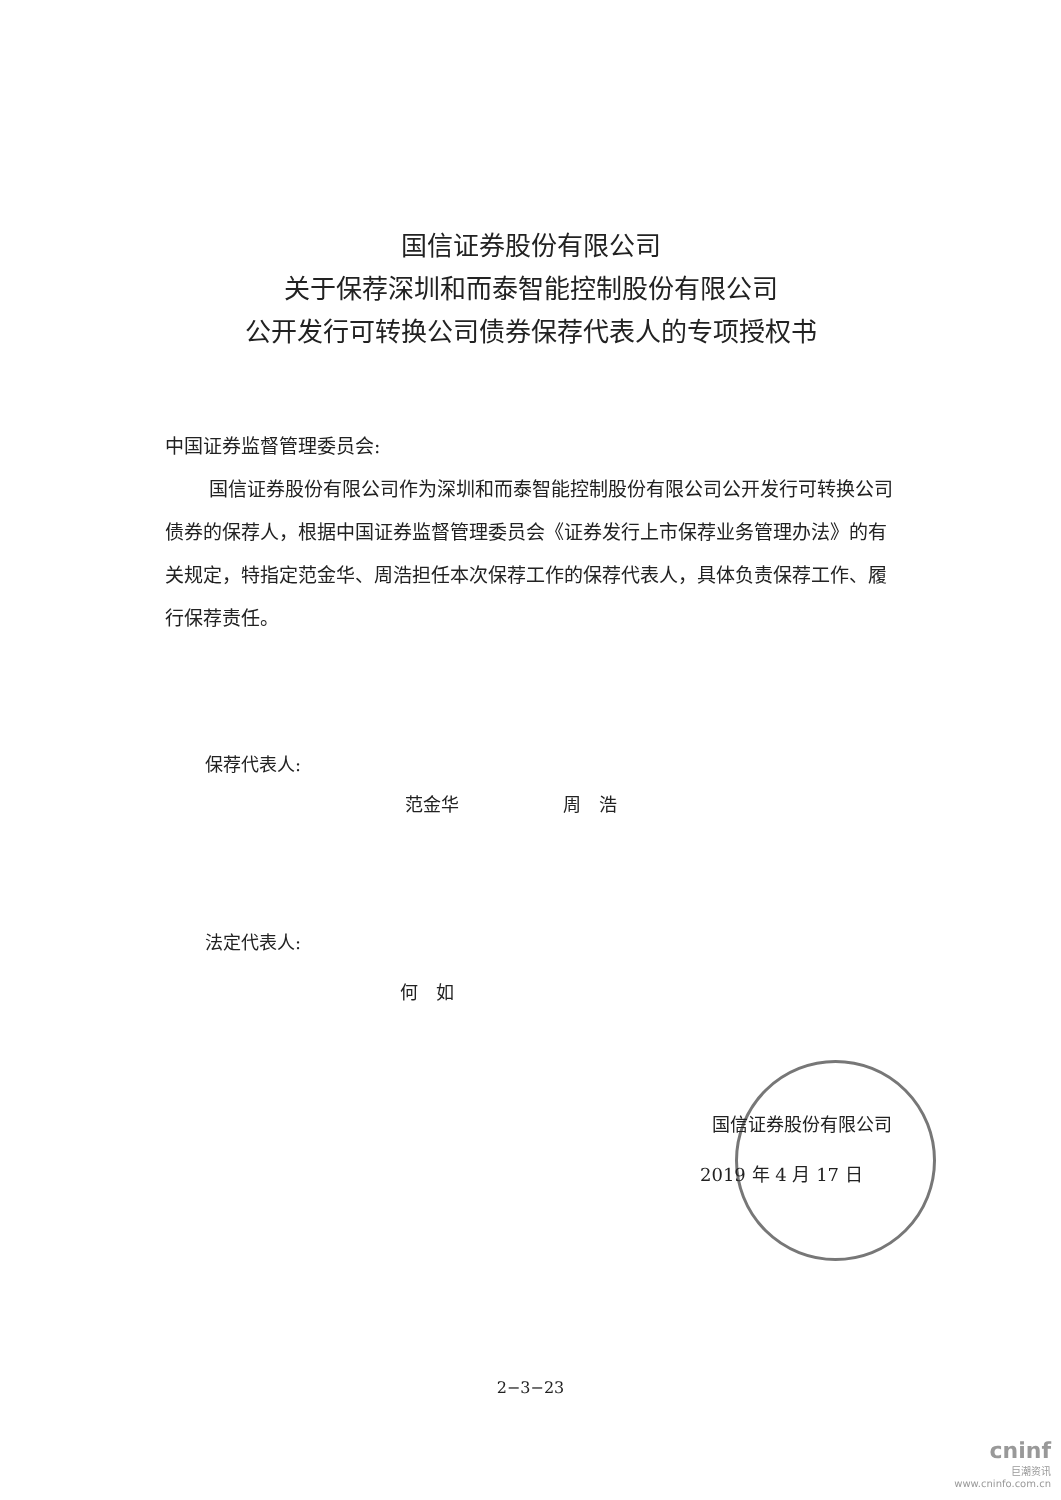国信证券股份有限公司
关于保荐深圳和而泰智能控制股份有限公司
公开发行可转换公司债券保荐代表人的专项授权书
中国证券监督管理委员会:
国信证券股份有限公司作为深圳和而泰智能控制股份有限公司公开发行可转换公司债券的保荐人，根据中国证券监督管理委员会《证券发行上市保荐业务管理办法》的有关规定，特指定范金华、周浩担任本次保荐工作的保荐代表人，具体负责保荐工作、履行保荐责任。
保荐代表人:
范金华 周　浩
法定代表人:
何　如
国信证券股份有限公司
2019 年 4 月 17 日
2−3−23
cninf
巨潮资讯
www.cninfo.com.cn